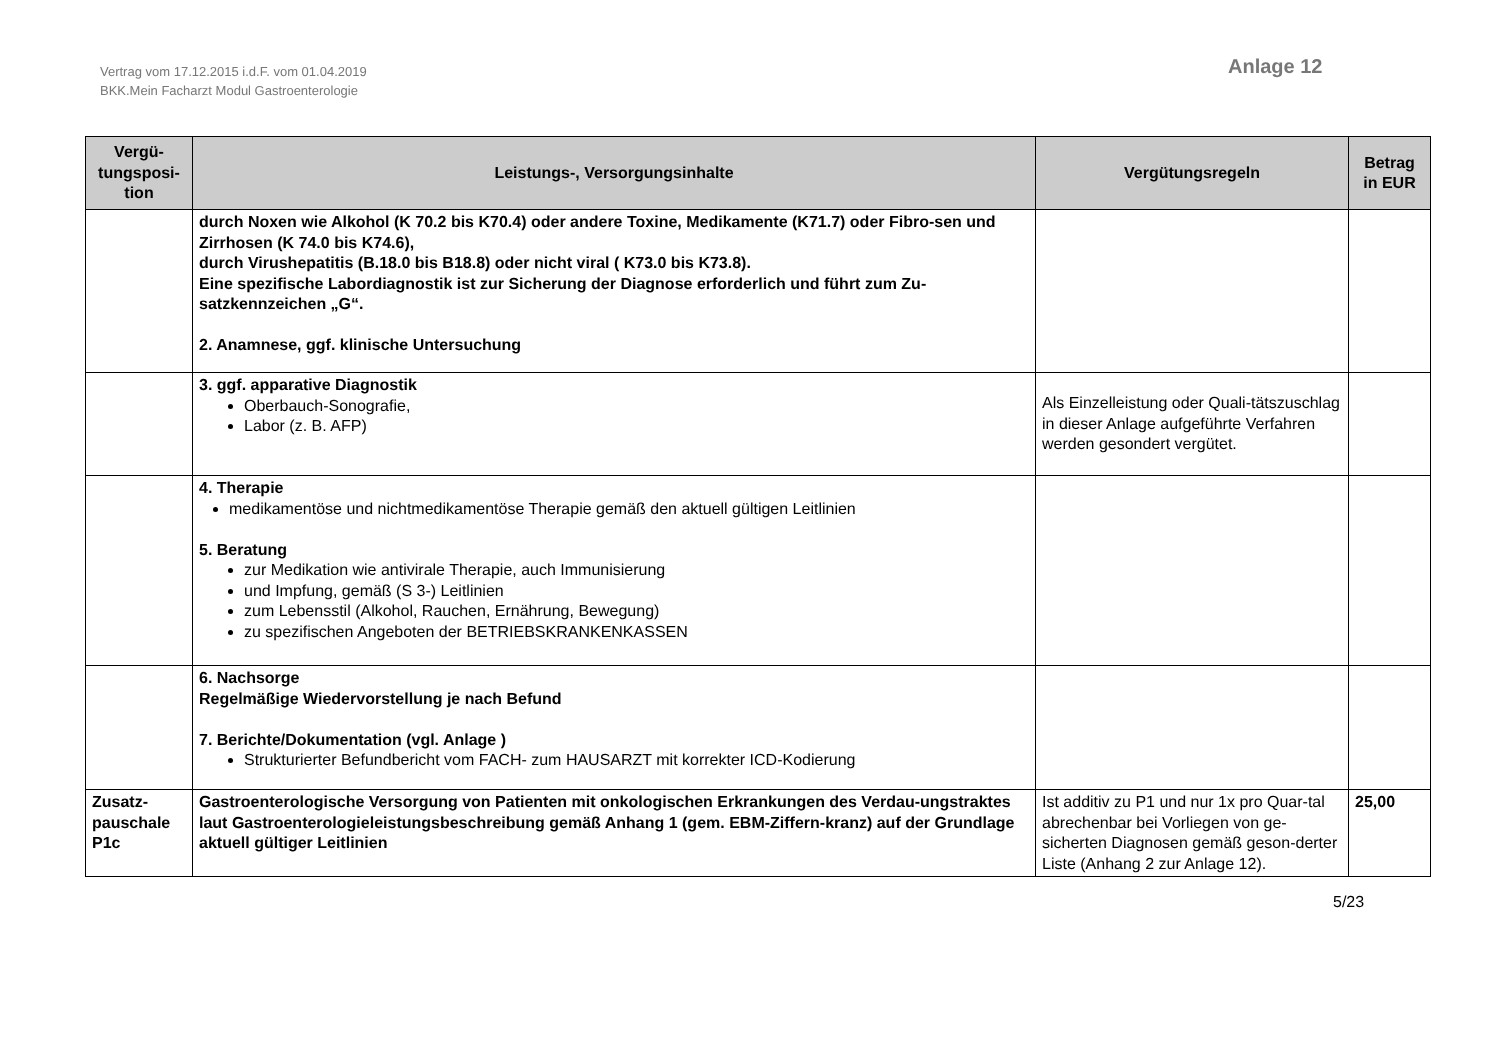Vertrag vom 17.12.2015 i.d.F. vom 01.04.2019
BKK.Mein Facharzt Modul Gastroenterologie
Anlage 12
| Vergü- tungsposi- tion | Leistungs-, Versorgungsinhalte | Vergütungsregeln | Betrag in EUR |
| --- | --- | --- | --- |
| | durch Noxen wie Alkohol (K 70.2 bis K70.4) oder andere Toxine, Medikamente (K71.7) oder Fibro-sen und Zirrhosen (K 74.0 bis K74.6), durch Virushepatitis (B.18.0 bis B18.8) oder nicht viral ( K73.0 bis K73.8). Eine spezifische Labordiagnostik ist zur Sicherung der Diagnose erforderlich und führt zum Zu-satzkennzeichen „G“. 2. Anamnese, ggf. klinische Untersuchung | | |
| | 3. ggf. apparative Diagnostik Oberbauch-Sonografie, Labor (z. B. AFP) | Als Einzelleistung oder Quali-tätszuschlag in dieser Anlage aufgeführte Verfahren werden gesondert vergütet. | |
| | 4. Therapie medikamentöse und nichtmedikamentöse Therapie gemäß den aktuell gültigen Leitlinien 5. Beratung zur Medikation wie antivirale Therapie, auch Immunisierung und Impfung, gemäß (S 3-) Leitlinien zum Lebensstil (Alkohol, Rauchen, Ernährung, Bewegung) zu spezifischen Angeboten der BETRIEBSKRANKENKASSEN | | |
| | 6. Nachsorge Regelmäßige Wiedervorstellung je nach Befund 7. Berichte/Dokumentation (vgl. Anlage ) Strukturierter Befundbericht vom FACH- zum HAUSARZT mit korrekter ICD-Kodierung | | |
| Zusatz- pauschale P1c | Gastroenterologische Versorgung von Patienten mit onkologischen Erkrankungen des Verdau-ungstraktes laut Gastroenterologieleistungsbeschreibung gemäß Anhang 1 (gem. EBM-Ziffern-kranz) auf der Grundlage aktuell gültiger Leitlinien | Ist additiv zu P1 und nur 1x pro Quar-tal abrechenbar bei Vorliegen von ge-sicherten Diagnosen gemäß geson-derter Liste (Anhang 2 zur Anlage 12). | 25,00 |
5/23